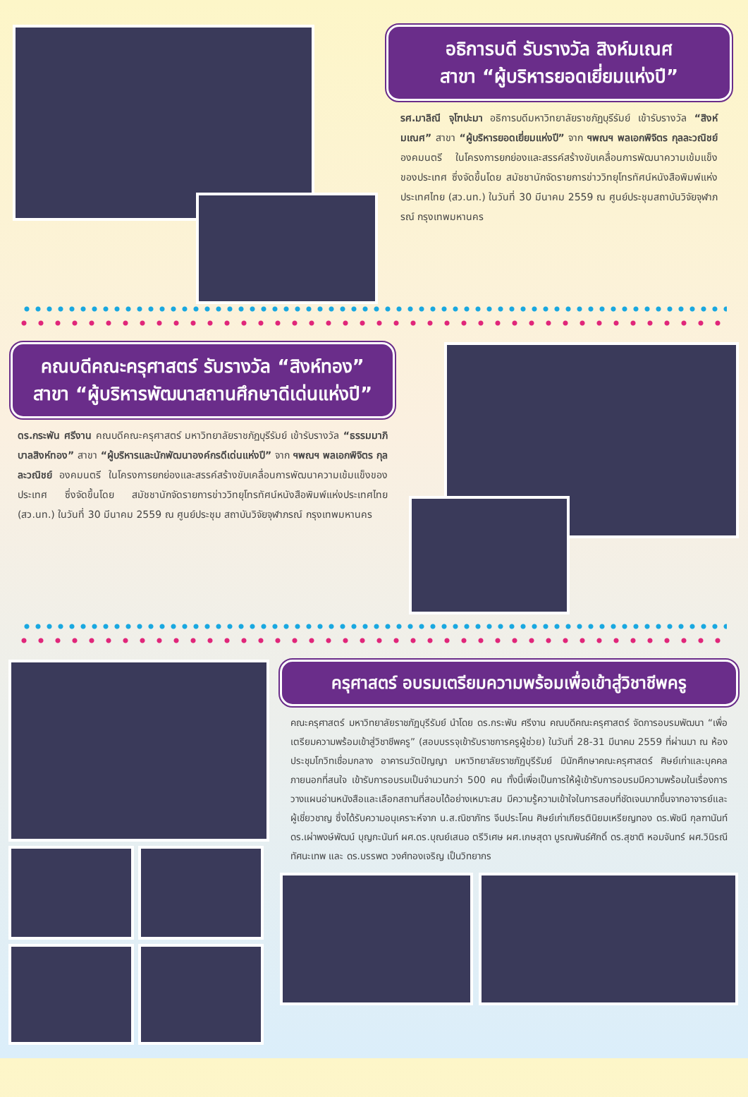อธิการบดี รับรางวัล สิงห์มเณศ
สาขา “ผู้บริหารยอดเยี่ยมแห่งปี”
รศ.มาลิณี จุโฑปะมา อธิการบดีมหาวิทยาลัยราชภัฏบุรีรัมย์ เข้ารับรางวัล “สิงห์มเณศ” สาขา “ผู้บริหารยอดเยี่ยมแห่งปี” จาก ฯพณฯ พลเอกพิจิตร กุลละวณิชย์ องคมนตรี ในโครงการยกย่องและสรรค์สร้างขับเคลื่อนการพัฒนาความเข้มแข็งของประเทศ ซึ่งจัดขึ้นโดย สมัชชานักจัดรายการข่าววิทยุโทรทัศน์หนังสือพิมพ์แห่งประเทศไทย (สว.นท.) ในวันที่ 30 มีนาคม 2559 ณ ศูนย์ประชุมสถาบันวิจัยจุฬาภรณ์ กรุงเทพมหานคร
คณบดีคณะครุศาสตร์ รับรางวัล “สิงห์ทอง”
สาขา “ผู้บริหารพัฒนาสถานศึกษาดีเด่นแห่งปี”
ดร.กระพัน ศรีงาน คณบดีคณะครุศาสตร์ มหาวิทยาลัยราชภัฏบุรีรัมย์ เข้ารับรางวัล “ธรรมมาภิบาลสิงห์ทอง” สาขา “ผู้บริหารและนักพัฒนาองค์กรดีเด่นแห่งปี” จาก ฯพณฯ พลเอกพิจิตร กุลละวณิชย์ องคมนตรี ในโครงการยกย่องและสรรค์สร้างขับเคลื่อนการพัฒนาความเข้มแข็งของประเทศ ซึ่งจัดขึ้นโดย สมัชชานักจัดรายการข่าววิทยุโทรทัศน์หนังสือพิมพ์แห่งประเทศไทย (สว.นท.) ในวันที่ 30 มีนาคม 2559 ณ ศูนย์ประชุม สถาบันวิจัยจุฬาภรณ์ กรุงเทพมหานคร
ครุศาสตร์ อบรมเตรียมความพร้อมเพื่อเข้าสู่วิชาชีพครู
คณะครุศาสตร์ มหาวิทยาลัยราชภัฏบุรีรัมย์ นำโดย ดร.กระพัน ศรีงาน คณบดีคณะครุศาสตร์ จัดการอบรมพัฒนา “เพื่อเตรียมความพร้อมเข้าสู่วิชาชีพครู” (สอบบรรจุเข้ารับราชการครูผู้ช่วย) ในวันที่ 28-31 มีนาคม 2559 ที่ผ่านมา ณ ห้องประชุมโกวิทเชื่อมกลาง อาคารนวัตปัญญา มหาวิทยาลัยราชภัฏบุรีรัมย์ มีนักศึกษาคณะครุศาสตร์ ศิษย์เก่าและบุคคลภายนอกที่สนใจ เข้ารับการอบรมเป็นจำนวนกว่า 500 คน ทั้งนี้เพื่อเป็นการให้ผู้เข้ารับการอบรมมีความพร้อมในเรื่องการวางแผนอ่านหนังสือและเลือกสถานที่สอบได้อย่างเหมาะสม มีความรู้ความเข้าใจในการสอบที่ชัดเจนมากขึ้นจากอาจารย์และผู้เชี่ยวชาญ ซึ่งได้รับความอนุเคราะห์จาก น.ส.ณิชาภัทร จีนประโคน ศิษย์เก่าเกียรตินิยมเหรียญทอง ดร.พัชนี กุลฑานันท์ ดร.เผ่าพงษ์พัฒน์ บุญกะนันท์ ผศ.ดร.บุณย์เสนอ ตรีวิเศษ ผศ.เกษสุดา บูรณพันธ์ศักดิ์ ดร.สุชาติ หอมจันทร์ ผศ.วินิรณี ทัศนะเทพ และ ดร.บรรพต วงศ์ทองเจริญ เป็นวิทยากร